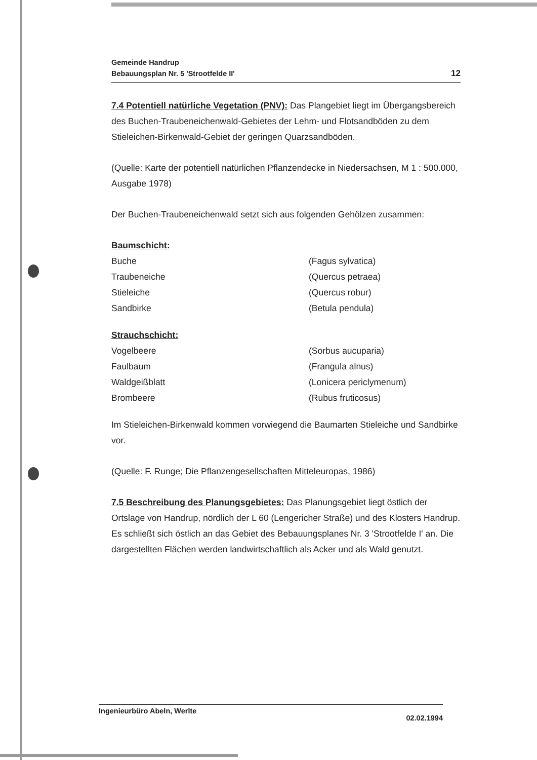Gemeinde Handrup
Bebauungsplan Nr. 5 'Strootfelde II'
12
7.4 Potentiell natürliche Vegetation (PNV):
Das Plangebiet liegt im Übergangsbereich des Buchen-Traubeneichenwald-Gebietes der Lehm- und Flotsandböden zu dem Stieleichen-Birkenwald-Gebiet der geringen Quarzsandböden.
(Quelle: Karte der potentiell natürlichen Pflanzendecke in Niedersachsen, M 1 : 500.000, Ausgabe 1978)
Der Buchen-Traubeneichenwald setzt sich aus folgenden Gehölzen zusammen:
| Baumschicht: | |
| --- | --- |
| Buche | (Fagus sylvatica) |
| Traubeneiche | (Quercus petraea) |
| Stieleiche | (Quercus robur) |
| Sandbirke | (Betula pendula) |
| Strauchschicht: | |
| --- | --- |
| Vogelbeere | (Sorbus aucuparia) |
| Faulbaum | (Frangula alnus) |
| Waldgeißblatt | (Lonicera periclymenum) |
| Brombeere | (Rubus fruticosus) |
Im Stieleichen-Birkenwald kommen vorwiegend die Baumarten Stieleiche und Sandbirke vor.
(Quelle: F. Runge; Die Pflanzengesellschaften Mitteleuropas, 1986)
7.5 Beschreibung des Planungsgebietes:
Das Planungsgebiet liegt östlich der Ortslage von Handrup, nördlich der L 60 (Lengericher Straße) und des Klosters Handrup. Es schließt sich östlich an das Gebiet des Bebauungsplanes Nr. 3 'Strootfelde I' an. Die dargestellten Flächen werden landwirtschaftlich als Acker und als Wald genutzt.
Ingenieurbüro Abeln, Werlte 02.02.1994